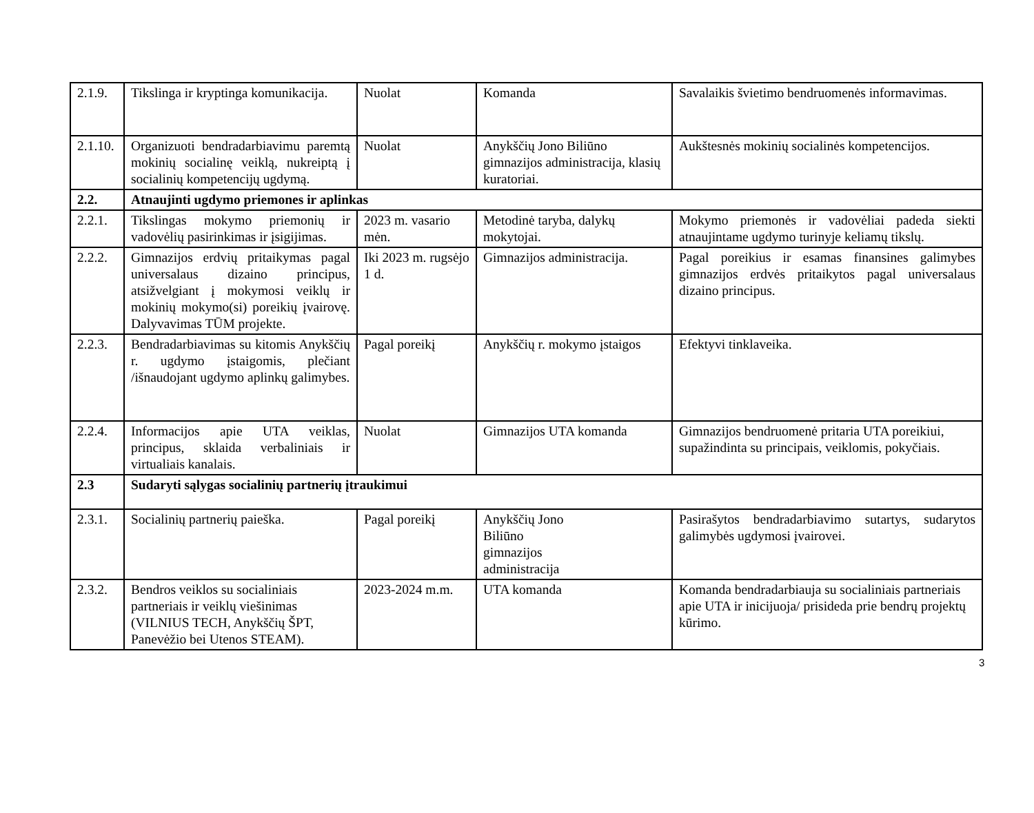| 2.1.9. | Tikslinga ir kryptinga komunikacija. | Nuolat | Komanda | Savalaikis švietimo bendruomenės informavimas. |
| 2.1.10. | Organizuoti bendradarbiavimu paremtą mokinių socialinę veiklą, nukreiptą į socialinių kompetencijų ugdymą. | Nuolat | Anykščių Jono Biliūno gimnazijos administracija, klasių kuratoriai. | Aukštesnės mokinių socialinės kompetencijos. |
| 2.2. | Atnaujinti ugdymo priemones ir aplinkas | | | |
| 2.2.1. | Tikslingas mokymo priemonių ir vadovėlių pasirinkimas ir įsigijimas. | 2023 m. vasario mėn. | Metodinė taryba, dalykų mokytojai. | Mokymo priemonės ir vadovėliai padeda siekti atnaujintame ugdymo turinyje keliamų tikslų. |
| 2.2.2. | Gimnazijos erdvių pritaikymas pagal universalaus dizaino principus, atsižvelgiant į mokymosi veiklų ir mokinių mokymo(si) poreikių įvairovę. Dalyvavimas TŪM projekte. | Iki 2023 m. rugsėjo 1 d. | Gimnazijos administracija. | Pagal poreikius ir esamas finansines galimybes gimnazijos erdvės pritaikytos pagal universalaus dizaino principus. |
| 2.2.3. | Bendradarbiavimas su kitomis Anykščių r. ugdymo įstaigomis, plečiant /išnaudojant ugdymo aplinkų galimybes. | Pagal poreikį | Anykščių r. mokymo įstaigos | Efektyvi tinklaveika. |
| 2.2.4. | Informacijos apie UTA veiklas, principus, sklaida verbaliniais ir virtualiais kanalais. | Nuolat | Gimnazijos UTA komanda | Gimnazijos bendruomenė pritaria UTA poreikiui, supažindinta su principais, veiklomis, pokyčiais. |
| 2.3 | Sudaryti sąlygas socialinių partnerių įtraukimui | | | |
| 2.3.1. | Socialinių partnerių paieška. | Pagal poreikį | Anykščių Jono Biliūno gimnazijos administracija | Pasirašytos bendradarbiavimo sutartys, sudarytos galimybės ugdymosi įvairovei. |
| 2.3.2. | Bendros veiklos su socialiniais partneriais ir veiklų viešinimas (VILNIUS TECH, Anykščių ŠPT, Panevėžio bei Utenos STEAM). | 2023-2024 m.m. | UTA komanda | Komanda bendradarbiauja su socialiniais partneriais apie UTA ir inicijuoja/ prisideda prie bendrų projektų kūrimo. |
3